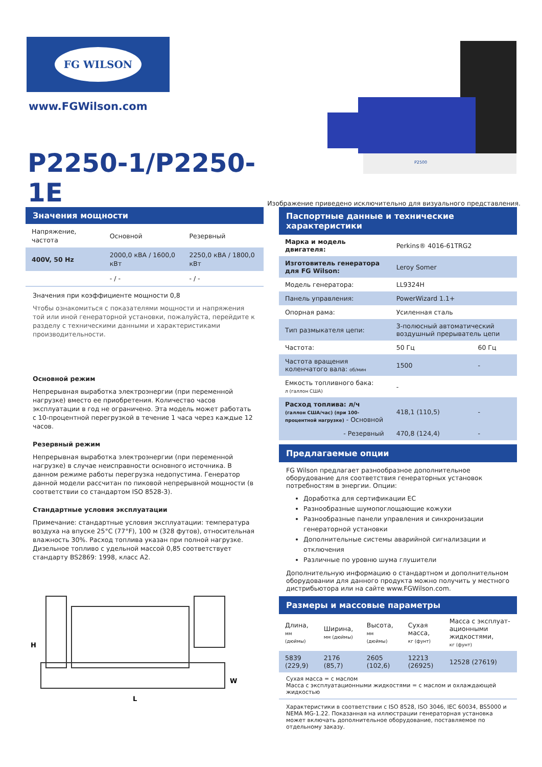FG WILSON
www.FGWilson.com
P2250-1/P2250-1E
P2500
Изображение приведено исключительно для визуального представления.
Значения мощности
| Напряжение, частота | Основной | Резервный |
| --- | --- | --- |
| 400V, 50 Hz | 2000,0 кВА / 1600,0 кВт | 2250,0 кВА / 1800,0 кВт |
| | - / - | - / - |
Значения при коэффициенте мощности 0,8
Чтобы ознакомиться с показателями мощности и напряжения той или иной генераторной установки, пожалуйста, перейдите к разделу с техническими данными и характеристиками производительности.
Основной режим
Непрерывная выработка электроэнергии (при переменной нагрузке) вместо ее приобретения. Количество часов эксплуатации в год не ограничено. Эта модель может работать с 10-процентной перегрузкой в течение 1 часа через каждые 12 часов.
Резервный режим
Непрерывная выработка электроэнергии (при переменной нагрузке) в случае неисправности основного источника. В данном режиме работы перегрузка недопустима. Генератор данной модели рассчитан по пиковой непрерывной мощности (в соответствии со стандартом ISO 8528-3).
Стандартные условия эксплуатации
Примечание: стандартные условия эксплуатации: температура воздуха на впуске 25°C (77°F), 100 м (328 футов), относительная влажность 30%. Расход топлива указан при полной нагрузке. Дизельное топливо с удельной массой 0,85 соответствует стандарту BS2869: 1998, класс A2.
H
L
W
Паспортные данные и технические характеристики
| Марка и модель двигателя: | Perkins® 4016-61TRG2 | |
| Изготовитель генератора для FG Wilson: | Leroy Somer | |
| Модель генератора: | LL9324H | |
| Панель управления: | PowerWizard 1.1+ | |
| Опорная рама: | Усиленная сталь | |
| Тип размыкателя цепи: | 3-полюсный автоматический воздушный прерыватель цепи | |
| Частота: | 50 Гц | 60 Гц |
| Частота вращения коленчатого вала: об/мин | 1500 | - |
| Емкость топливного бака: л (галлон США) | - | |
| Расход топлива: л/ч (галлон США/час) (при 100-процентной нагрузке) - Основной | 418,1 (110,5) | - |
| - Резервный | 470,8 (124,4) | - |
Предлагаемые опции
FG Wilson предлагает разнообразное дополнительное оборудование для соответствия генераторных установок потребностям в энергии. Опции:
Доработка для сертификации ЕС
Разнообразные шумопоглощающие кожухи
Разнообразные панели управления и синхронизации генераторной установки
Дополнительные системы аварийной сигнализации и отключения
Различные по уровню шума глушители
Дополнительную информацию о стандартном и дополнительном оборудовании для данного продукта можно получить у местного дистрибьютора или на сайте www.FGWilson.com.
Размеры и массовые параметры
| Длина, мм (дюймы) | Ширина, мм (дюймы) | Высота, мм (дюймы) | Сухая масса, кг (фунт) | Масса с эксплуат-ационными жидкостями, кг (фунт) |
| --- | --- | --- | --- | --- |
| 5839 (229,9) | 2176 (85,7) | 2605 (102,6) | 12213 (26925) | 12528 (27619) |
Сухая масса = с маслом
Масса с эксплуатационными жидкостями = с маслом и охлаждающей жидкостью
Характеристики в соответствии с ISO 8528, ISO 3046, IEC 60034, BS5000 и NEMA MG-1.22. Показанная на иллюстрации генераторная установка может включать дополнительное оборудование, поставляемое по отдельному заказу.